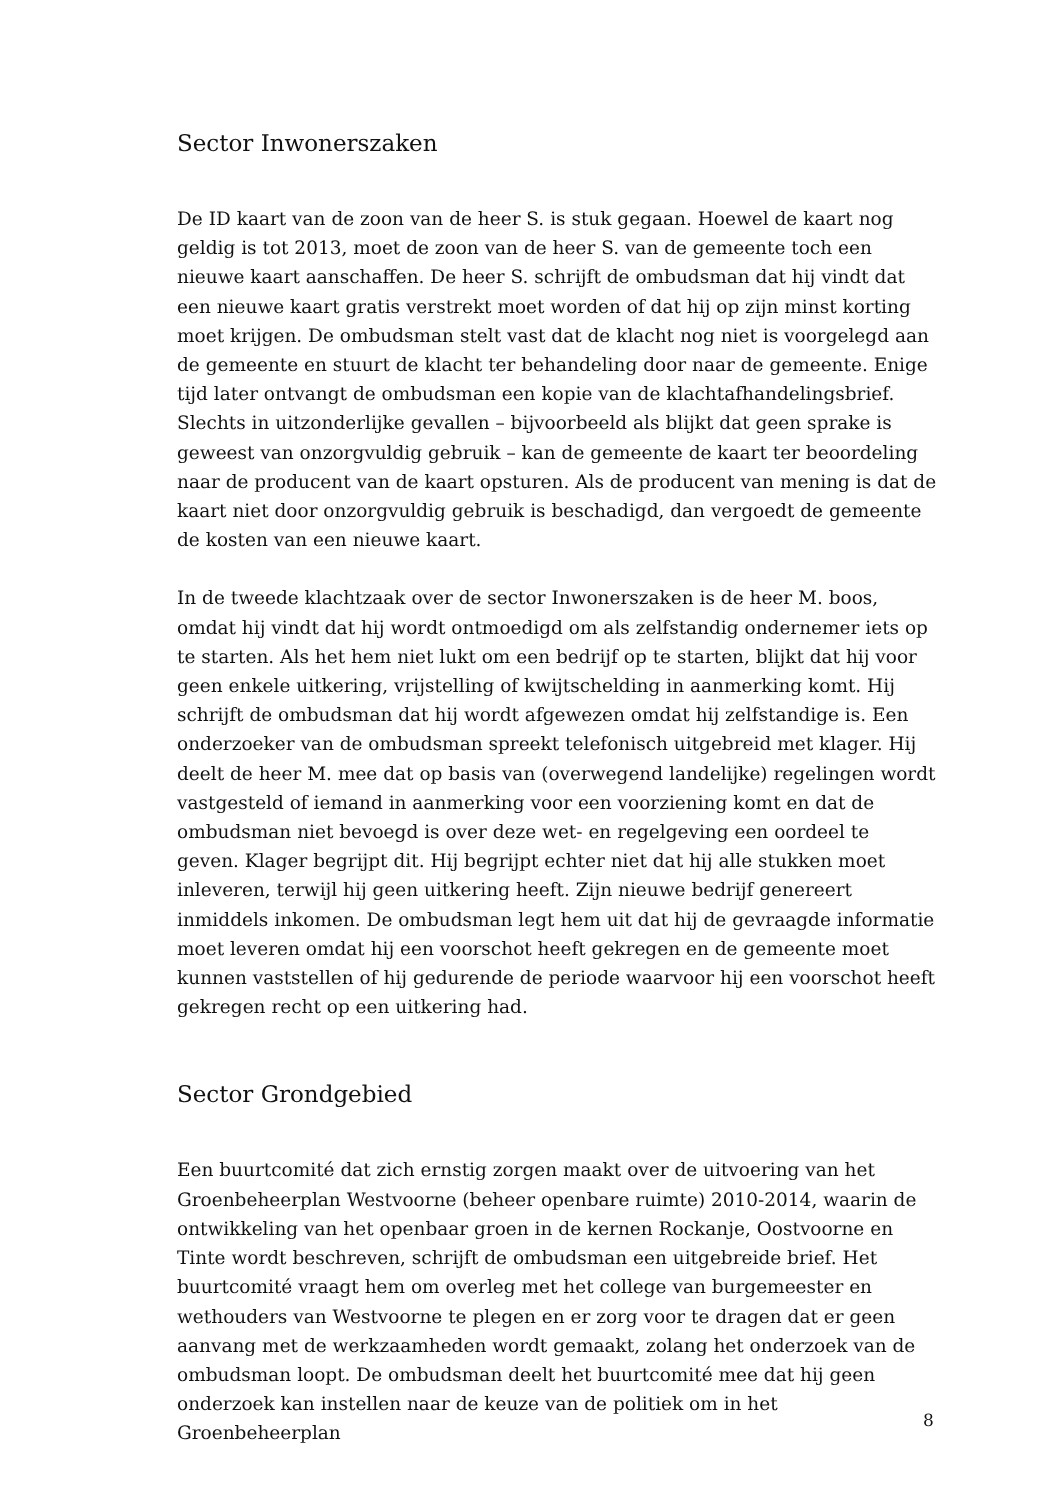Sector Inwonerszaken
De ID kaart van de zoon van de heer S. is stuk gegaan. Hoewel de kaart nog geldig is tot 2013, moet de zoon van de heer S. van de gemeente toch een nieuwe kaart aanschaffen. De heer S. schrijft de ombudsman dat hij vindt dat een nieuwe kaart gratis verstrekt moet worden of dat hij op zijn minst korting moet krijgen. De ombudsman stelt vast dat de klacht nog niet is voorgelegd aan de gemeente en stuurt de klacht ter behandeling door naar de gemeente. Enige tijd later ontvangt de ombudsman een kopie van de klachtafhandelingsbrief. Slechts in uitzonderlijke gevallen – bijvoorbeeld als blijkt dat geen sprake is geweest van onzorgvuldig gebruik – kan de gemeente de kaart ter beoordeling naar de producent van de kaart opsturen. Als de producent van mening is dat de kaart niet door onzorgvuldig gebruik is beschadigd, dan vergoedt de gemeente de kosten van een nieuwe kaart.
In de tweede klachtzaak over de sector Inwonerszaken is de heer M. boos, omdat hij vindt dat hij wordt ontmoedigd om als zelfstandig ondernemer iets op te starten. Als het hem niet lukt om een bedrijf op te starten, blijkt dat hij voor geen enkele uitkering, vrijstelling of kwijtschelding in aanmerking komt. Hij schrijft de ombudsman dat hij wordt afgewezen omdat hij zelfstandige is. Een onderzoeker van de ombudsman spreekt telefonisch uitgebreid met klager. Hij deelt de heer M. mee dat op basis van (overwegend landelijke) regelingen wordt vastgesteld of iemand in aanmerking voor een voorziening komt en dat de ombudsman niet bevoegd is over deze wet- en regelgeving een oordeel te geven. Klager begrijpt dit. Hij begrijpt echter niet dat hij alle stukken moet inleveren, terwijl hij geen uitkering heeft. Zijn nieuwe bedrijf genereert inmiddels inkomen. De ombudsman legt hem uit dat hij de gevraagde informatie moet leveren omdat hij een voorschot heeft gekregen en de gemeente moet kunnen vaststellen of hij gedurende de periode waarvoor hij een voorschot heeft gekregen recht op een uitkering had.
Sector Grondgebied
Een buurtcomité dat zich ernstig zorgen maakt over de uitvoering van het Groenbeheerplan Westvoorne (beheer openbare ruimte) 2010-2014, waarin de ontwikkeling van het openbaar groen in de kernen Rockanje, Oostvoorne en Tinte wordt beschreven, schrijft de ombudsman een uitgebreide brief. Het buurtcomité vraagt hem om overleg met het college van burgemeester en wethouders van Westvoorne te plegen en er zorg voor te dragen dat er geen aanvang met de werkzaamheden wordt gemaakt, zolang het onderzoek van de ombudsman loopt. De ombudsman deelt het buurtcomité mee dat hij geen onderzoek kan instellen naar de keuze van de politiek om in het Groenbeheerplan
8